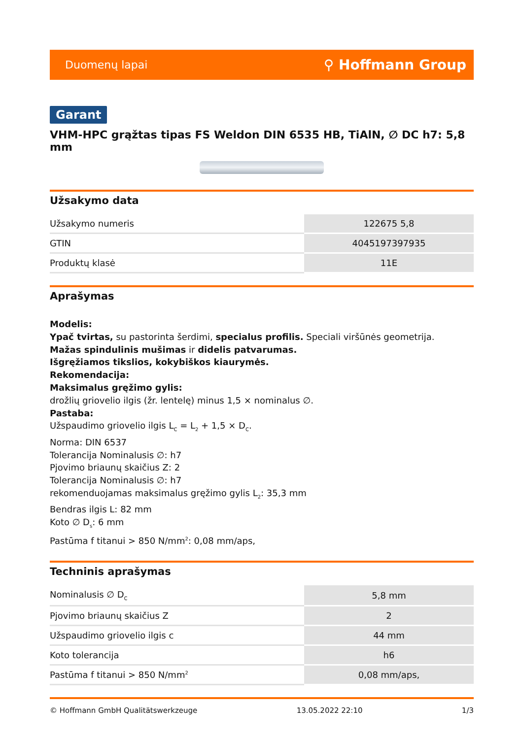Duomenų lapai ⚲ Hoffmann Group
Garant
VHM-HPC grąžtas tipas FS Weldon DIN 6535 HB, TiAlN, ∅ DC h7: 5,8 mm
Užsakymo data
| Užsakymo numeris | 122675 5,8 |
| GTIN | 4045197397935 |
| Produktų klasė | 11E |
Aprašymas
Modelis:
Ypač tvirtas, su pastorinta šerdimi, specialus profilis. Speciali viršūnės geometrija.
Mažas spindulinis mušimas ir didelis patvarumas.
Išgręžiamos tikslios, kokybiškos kiaurymės.
Rekomendacija:
Maksimalus gręžimo gylis:
drožlių griovelio ilgis (žr. lentelę) minus 1,5 × nominalus ∅.
Pastaba:
Užspaudimo griovelio ilgis L<sub>C</sub> = L<sub>2</sub> + 1,5 × D<sub>C</sub>.
Norma: DIN 6537
Tolerancija Nominalusis ∅: h7
Pjovimo briaunų skaičius Z: 2
Tolerancija Nominalusis ∅: h7
rekomenduojamas maksimalus gręžimo gylis L<sub>2</sub>: 35,3 mm
Bendras ilgis L: 82 mm
Koto ∅ D<sub>s</sub>: 6 mm
Pastūma f titanui > 850 N/mm<sup>2</sup>: 0,08 mm/aps,
Techninis aprašymas
| Nominalusis ∅ D<sub>C</sub> | 5,8 mm |
| Pjovimo briaunų skaičius Z | 2 |
| Užspaudimo griovelio ilgis c | 44 mm |
| Koto tolerancija | h6 |
| Pastūma f titanui > 850 N/mm<sup>2</sup> | 0,08 mm/aps, |
© Hoffmann GmbH Qualitätswerkzeuge 13.05.2022 22:10 1/3